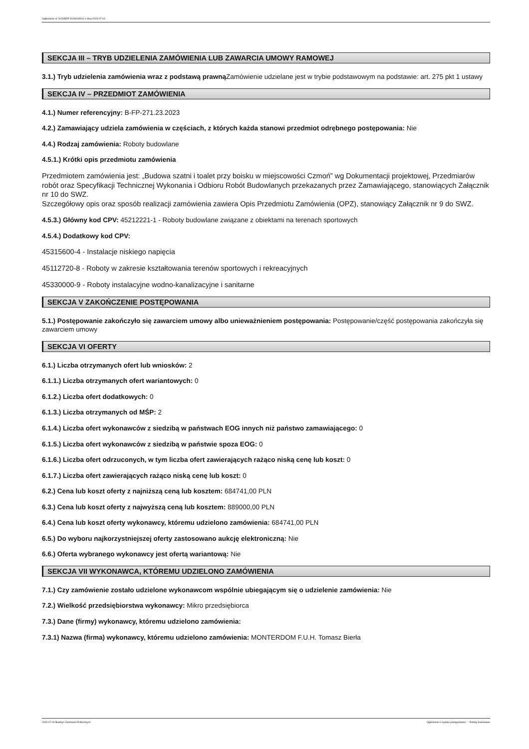Ogłoszenie nr 2023/BZP 00289195/01 z dnia 2023-07-04
SEKCJA III – TRYB UDZIELENIA ZAMÓWIENIA LUB ZAWARCIA UMOWY RAMOWEJ
3.1.) Tryb udzielenia zamówienia wraz z podstawą prawną Zamówienie udzielane jest w trybie podstawowym na podstawie: art. 275 pkt 1 ustawy
SEKCJA IV – PRZEDMIOT ZAMÓWIENIA
4.1.) Numer referencyjny: B-FP-271.23.2023
4.2.) Zamawiający udziela zamówienia w częściach, z których każda stanowi przedmiot odrębnego postępowania: Nie
4.4.) Rodzaj zamówienia: Roboty budowlane
4.5.1.) Krótki opis przedmiotu zamówienia
Przedmiotem zamówienia jest: „Budowa szatni i toalet przy boisku w miejscowości Czmoń” wg Dokumentacji projektowej, Przedmiarów robót oraz Specyfikacji Technicznej Wykonania i Odbioru Robót Budowlanych przekazanych przez Zamawiającego, stanowiących Załącznik nr 10 do SWZ.
Szczegółowy opis oraz sposób realizacji zamówienia zawiera Opis Przedmiotu Zamówienia (OPZ), stanowiący Załącznik nr 9 do SWZ.
4.5.3.) Główny kod CPV: 45212221-1 - Roboty budowlane związane z obiektami na terenach sportowych
4.5.4.) Dodatkowy kod CPV:
45315600-4 - Instalacje niskiego napięcia
45112720-8 - Roboty w zakresie kształtowania terenów sportowych i rekreacyjnych
45330000-9 - Roboty instalacyjne wodno-kanalizacyjne i sanitarne
SEKCJA V ZAKOŃCZENIE POSTĘPOWANIA
5.1.) Postępowanie zakończyło się zawarciem umowy albo unieważnieniem postępowania: Postępowanie/część postępowania zakończyła się zawarciem umowy
SEKCJA VI OFERTY
6.1.) Liczba otrzymanych ofert lub wniosków: 2
6.1.1.) Liczba otrzymanych ofert wariantowych: 0
6.1.2.) Liczba ofert dodatkowych: 0
6.1.3.) Liczba otrzymanych od MŚP: 2
6.1.4.) Liczba ofert wykonawców z siedzibą w państwach EOG innych niż państwo zamawiającego: 0
6.1.5.) Liczba ofert wykonawców z siedzibą w państwie spoza EOG: 0
6.1.6.) Liczba ofert odrzuconych, w tym liczba ofert zawierających rażąco niską cenę lub koszt: 0
6.1.7.) Liczba ofert zawierających rażąco niską cenę lub koszt: 0
6.2.) Cena lub koszt oferty z najniższą ceną lub kosztem: 684741,00 PLN
6.3.) Cena lub koszt oferty z najwyższą ceną lub kosztem: 889000,00 PLN
6.4.) Cena lub koszt oferty wykonawcy, któremu udzielono zamówienia: 684741,00 PLN
6.5.) Do wyboru najkorzystniejszej oferty zastosowano aukcję elektroniczną: Nie
6.6.) Oferta wybranego wykonawcy jest ofertą wariantową: Nie
SEKCJA VII WYKONAWCA, KTÓREMU UDZIELONO ZAMÓWIENIA
7.1.) Czy zamówienie zostało udzielone wykonawcom wspólnie ubiegającym się o udzielenie zamówienia: Nie
7.2.) Wielkość przedsiębiorstwa wykonawcy: Mikro przedsiębiorca
7.3.) Dane (firmy) wykonawcy, któremu udzielono zamówienia:
7.3.1) Nazwa (firma) wykonawcy, któremu udzielono zamówienia: MONTERDOM F.U.H. Tomasz Bierła
2023-07-04 Biuletyn Zamówień Publicznych Ogłoszenie o wyniku postępowania - - Roboty budowlane